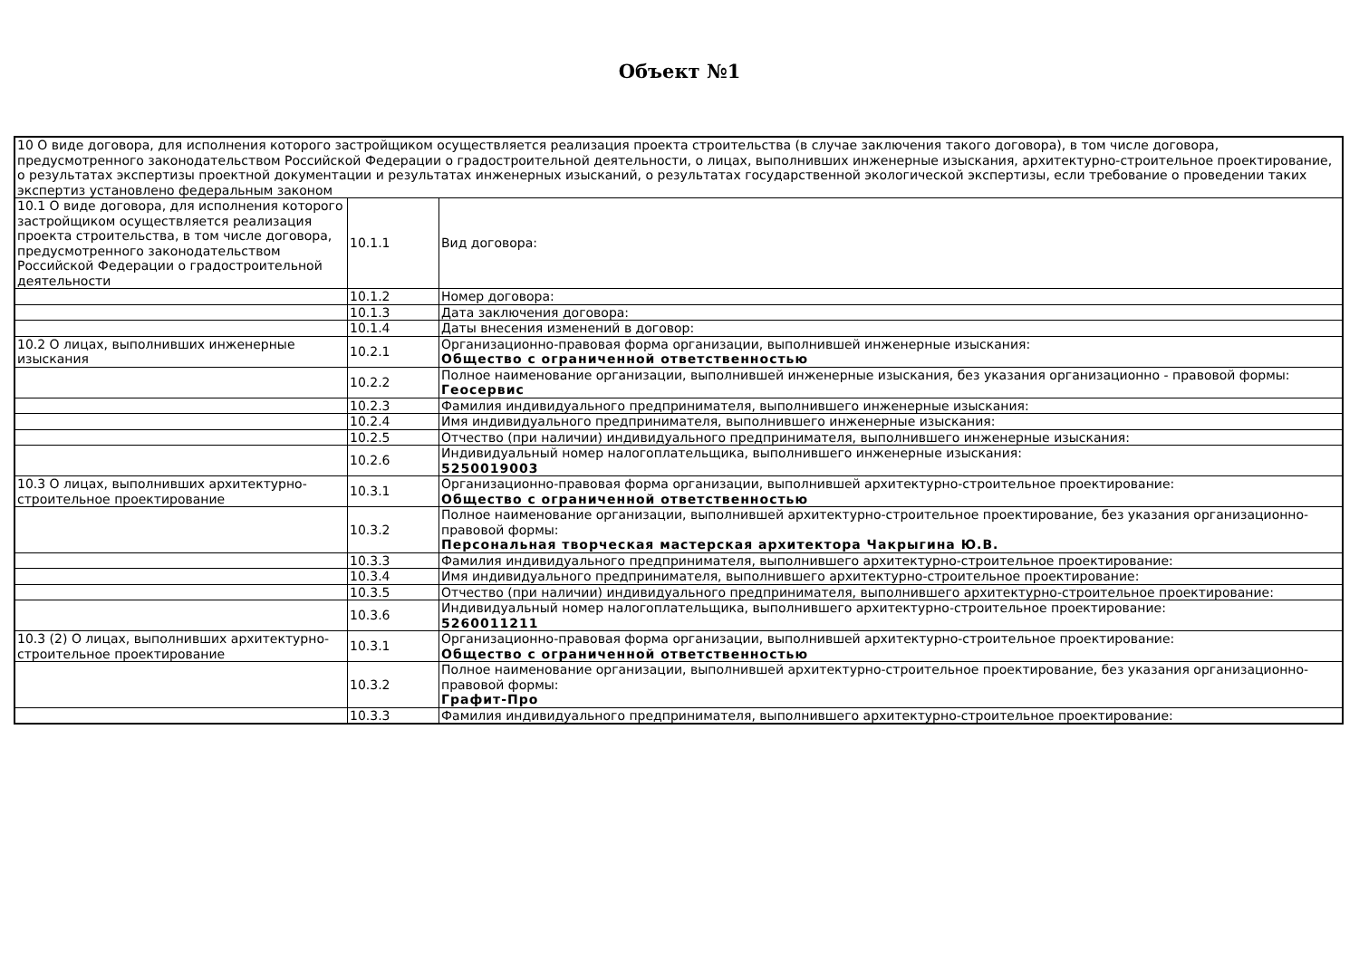Объект №1
| 10 О виде договора, для исполнения которого застройщиком осуществляется реализация проекта строительства (в случае заключения такого договора), в том числе договора, предусмотренного законодательством Российской Федерации о градостроительной деятельности, о лицах, выполнивших инженерные изыскания, архитектурно-строительное проектирование, о результатах экспертизы проектной документации и результатах инженерных изысканий, о результатах государственной экологической экспертизы, если требование о проведении таких экспертиз установлено федеральным законом | | |
| 10.1 О виде договора, для исполнения которого застройщиком осуществляется реализация проекта строительства, в том числе договора, предусмотренного законодательством Российской Федерации о градостроительной деятельности | 10.1.1 | Вид договора: |
| | 10.1.2 | Номер договора: |
| | 10.1.3 | Дата заключения договора: |
| | 10.1.4 | Даты внесения изменений в договор: |
| 10.2 О лицах, выполнивших инженерные изыскания | 10.2.1 | Организационно-правовая форма организации, выполнившей инженерные изыскания: Общество с ограниченной ответственностью |
| | 10.2.2 | Полное наименование организации, выполнившей инженерные изыскания, без указания организационно - правовой формы: Геосервис |
| | 10.2.3 | Фамилия индивидуального предпринимателя, выполнившего инженерные изыскания: |
| | 10.2.4 | Имя индивидуального предпринимателя, выполнившего инженерные изыскания: |
| | 10.2.5 | Отчество (при наличии) индивидуального предпринимателя, выполнившего инженерные изыскания: |
| | 10.2.6 | Индивидуальный номер налогоплательщика, выполнившего инженерные изыскания: 5250019003 |
| 10.3 О лицах, выполнивших архитектурно-строительное проектирование | 10.3.1 | Организационно-правовая форма организации, выполнившей архитектурно-строительное проектирование: Общество с ограниченной ответственностью |
| | 10.3.2 | Полное наименование организации, выполнившей архитектурно-строительное проектирование, без указания организационно-правовой формы: Персональная творческая мастерская архитектора Чакрыгина Ю.В. |
| | 10.3.3 | Фамилия индивидуального предпринимателя, выполнившего архитектурно-строительное проектирование: |
| | 10.3.4 | Имя индивидуального предпринимателя, выполнившего архитектурно-строительное проектирование: |
| | 10.3.5 | Отчество (при наличии) индивидуального предпринимателя, выполнившего архитектурно-строительное проектирование: |
| | 10.3.6 | Индивидуальный номер налогоплательщика, выполнившего архитектурно-строительное проектирование: 5260011211 |
| 10.3 (2) О лицах, выполнивших архитектурно-строительное проектирование | 10.3.1 | Организационно-правовая форма организации, выполнившей архитектурно-строительное проектирование: Общество с ограниченной ответственностью |
| | 10.3.2 | Полное наименование организации, выполнившей архитектурно-строительное проектирование, без указания организационно-правовой формы: Графит-Про |
| | 10.3.3 | Фамилия индивидуального предпринимателя, выполнившего архитектурно-строительное проектирование: |